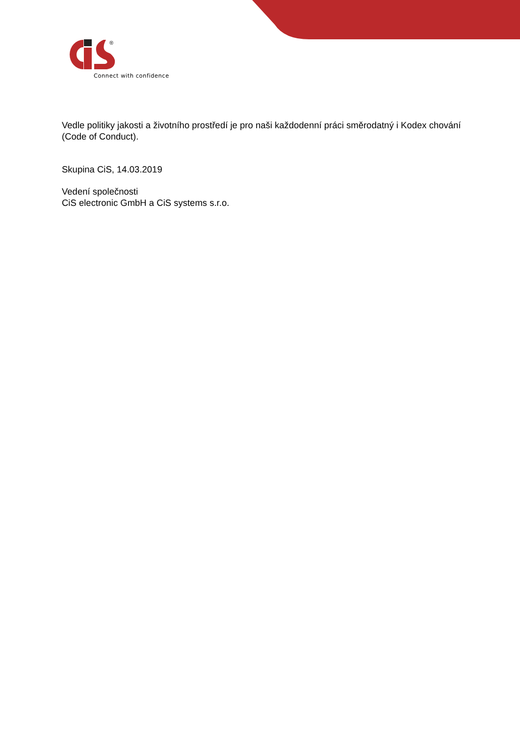®
Connect with confidence
Vedle politiky jakosti a životního prostředí je pro naši každodenní práci směrodatný i Kodex chování (Code of Conduct).
Skupina CiS, 14.03.2019
Vedení společnosti
CiS electronic GmbH a CiS systems s.r.o.